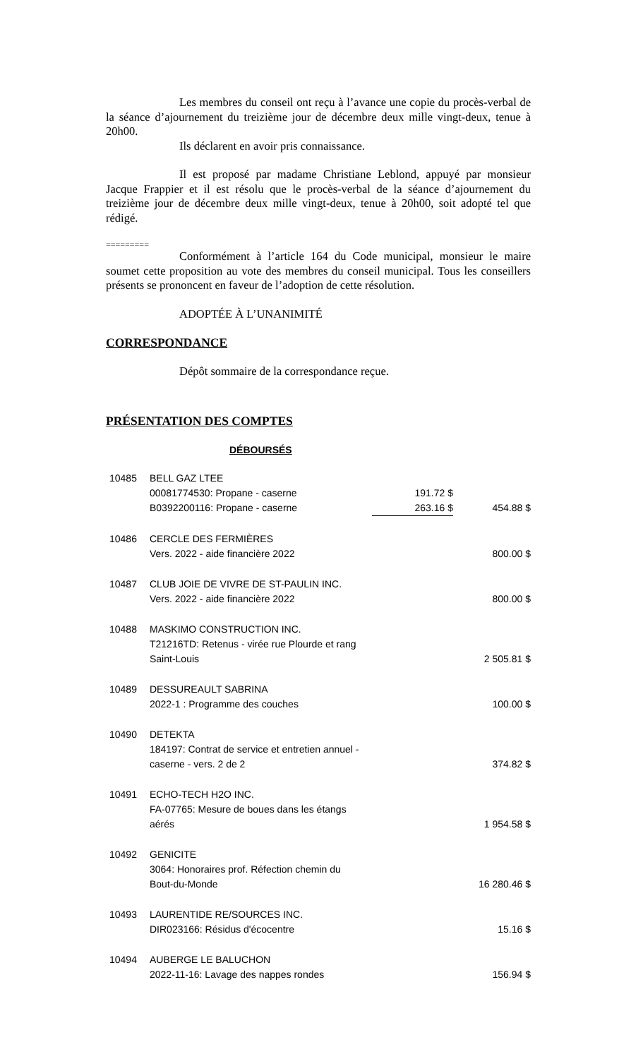Les membres du conseil ont reçu à l’avance une copie du procès-verbal de la séance d’ajournement du treizième jour de décembre deux mille vingt-deux, tenue à 20h00.
Ils déclarent en avoir pris connaissance.
Il est proposé par madame Christiane Leblond, appuyé par monsieur Jacque Frappier et il est résolu que le procès-verbal de la séance d’ajournement du treizième jour de décembre deux mille vingt-deux, tenue à 20h00, soit adopté tel que rédigé.
=========
Conformément à l’article 164 du Code municipal, monsieur le maire soumet cette proposition au vote des membres du conseil municipal. Tous les conseillers présents se prononcent en faveur de l’adoption de cette résolution.
ADOPTÉE À L’UNANIMITÉ
CORRESPONDANCE
Dépôt sommaire de la correspondance reçue.
PRÉSENTATION DES COMPTES
DÉBOURSÉS
| 10485 | BELL GAZ LTEE | | |
| | 00081774530: Propane - caserne | 191.72 $ | |
| | B0392200116: Propane - caserne | 263.16 $ | 454.88 $ |
| 10486 | CERCLE DES FERMIÈRES | | |
| | Vers. 2022 - aide financière 2022 | | 800.00 $ |
| 10487 | CLUB JOIE DE VIVRE DE ST-PAULIN INC. | | |
| | Vers. 2022 - aide financière 2022 | | 800.00 $ |
| 10488 | MASKIMO CONSTRUCTION INC. | | |
| | T21216TD: Retenus - virée rue Plourde et rang Saint-Louis | | 2 505.81 $ |
| 10489 | DESSUREAULT SABRINA | | |
| | 2022-1 : Programme des couches | | 100.00 $ |
| 10490 | DETEKTA | | |
| | 184197: Contrat de service et entretien annuel - caserne - vers. 2 de 2 | | 374.82 $ |
| 10491 | ECHO-TECH H2O INC. | | |
| | FA-07765: Mesure de boues dans les étangs aérés | | 1 954.58 $ |
| 10492 | GENICITE | | |
| | 3064: Honoraires prof. Réfection chemin du Bout-du-Monde | | 16 280.46 $ |
| 10493 | LAURENTIDE RE/SOURCES INC. | | |
| | DIR023166: Résidus d'écocentre | | 15.16 $ |
| 10494 | AUBERGE LE BALUCHON | | |
| | 2022-11-16: Lavage des nappes rondes | | 156.94 $ |